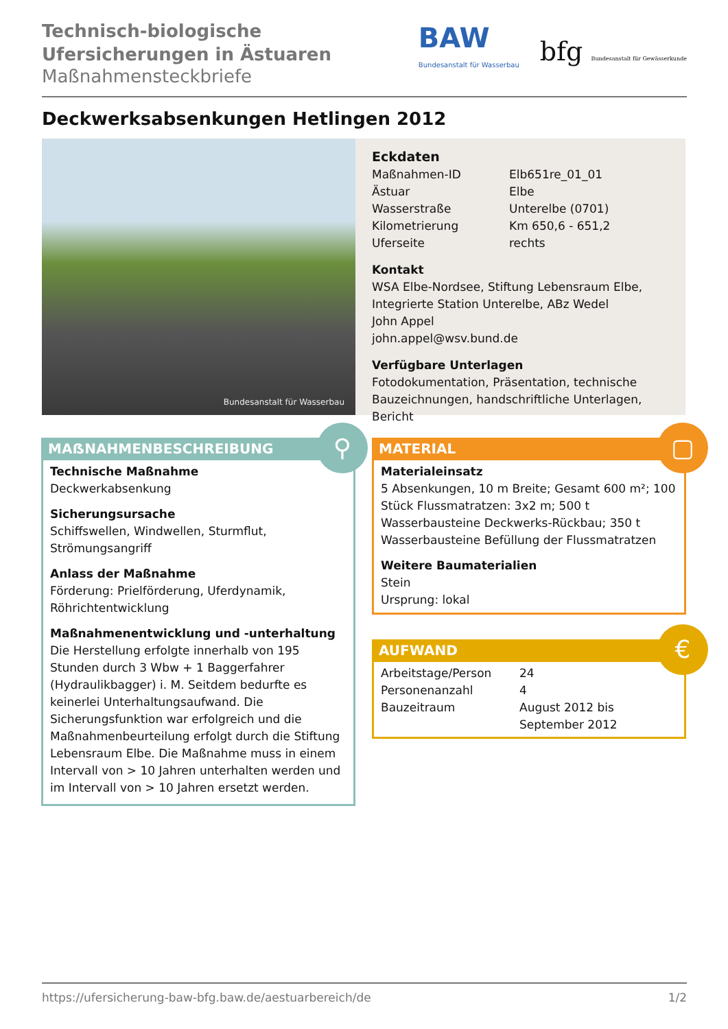Technisch-biologische
Ufersicherungen in Ästuaren
Maßnahmensteckbriefe
BAW
Bundesanstalt für Wasserbau
bfg Bundesanstalt für Gewässerkunde
Deckwerksabsenkungen Hetlingen 2012
Bundesanstalt für Wasserbau
Eckdaten
| Maßnahmen-ID | Elb651re_01_01 |
| Ästuar | Elbe |
| Wasserstraße | Unterelbe (0701) |
| Kilometrierung | Km 650,6 - 651,2 |
| Uferseite | rechts |
Kontakt
WSA Elbe-Nordsee, Stiftung Lebensraum Elbe, Integrierte Station Unterelbe, ABz Wedel
John Appel
john.appel@wsv.bund.de
Verfügbare Unterlagen
Fotodokumentation, Präsentation, technische Bauzeichnungen, handschriftliche Unterlagen, Bericht
MAẞNAHMENBESCHREIBUNG
Technische Maßnahme
Deckwerkabsenkung
Sicherungsursache
Schiffswellen, Windwellen, Sturmflut, Strömungsangriff
Anlass der Maßnahme
Förderung: Prielförderung, Uferdynamik, Röhrichtentwicklung
Maßnahmenentwicklung und -unterhaltung
Die Herstellung erfolgte innerhalb von 195 Stunden durch 3 Wbw + 1 Baggerfahrer (Hydraulikbagger) i. M. Seitdem bedurfte es keinerlei Unterhaltungsaufwand. Die Sicherungsfunktion war erfolgreich und die Maßnahmenbeurteilung erfolgt durch die Stiftung Lebensraum Elbe. Die Maßnahme muss in einem Intervall von > 10 Jahren unterhalten werden und im Intervall von > 10 Jahren ersetzt werden.
⚲
MATERIAL
Materialeinsatz
5 Absenkungen, 10 m Breite; Gesamt 600 m²; 100 Stück Flussmatratzen: 3x2 m; 500 t Wasserbausteine Deckwerks-Rückbau; 350 t Wasserbausteine Befüllung der Flussmatratzen
Weitere Baumaterialien
Stein
Ursprung: lokal
▢
AUFWAND
| Arbeitstage/Person | 24 |
| Personenanzahl | 4 |
| Bauzeitraum | August 2012 bis September 2012 |
€
https://ufersicherung-baw-bfg.baw.de/aestuarbereich/de 1/2